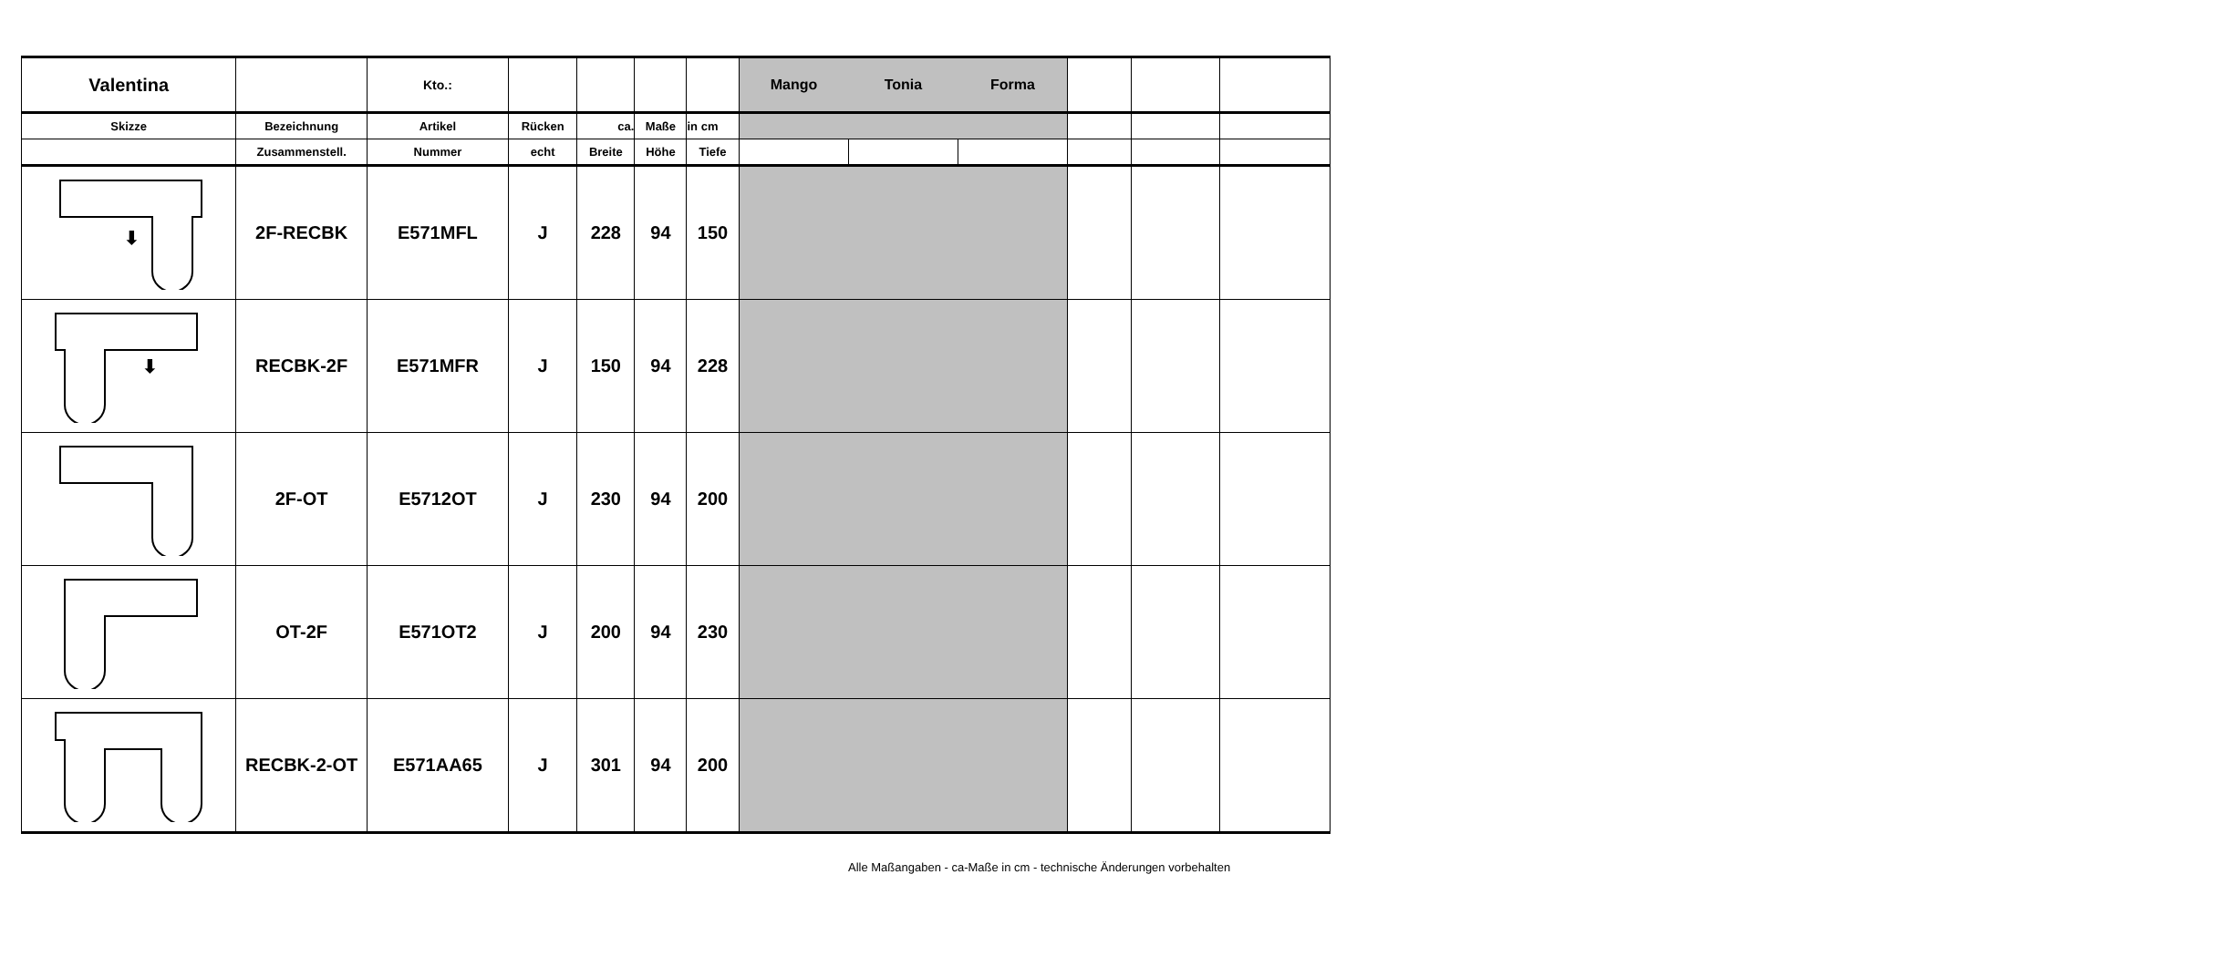| Valentina | | Kto.: | | | | | Mango | Tonia | Forma | | | |
| Skizze | Bezeichnung | Artikel | Rücken | ca. | Maße | in cm | | | | | | |
| | Zusammenstell. | Nummer | echt | Breite | Höhe | Tiefe | | | | | | |
| ⬇ | 2F-RECBK | E571MFL | J | 228 | 94 | 150 | | | | | | |
| ⬇ | RECBK-2F | E571MFR | J | 150 | 94 | 228 | | | | | | |
| | 2F-OT | E5712OT | J | 230 | 94 | 200 | | | | | | |
| | OT-2F | E571OT2 | J | 200 | 94 | 230 | | | | | | |
| | RECBK-2-OT | E571AA65 | J | 301 | 94 | 200 | | | | | | |
Alle Maßangaben - ca-Maße in cm - technische Änderungen vorbehalten